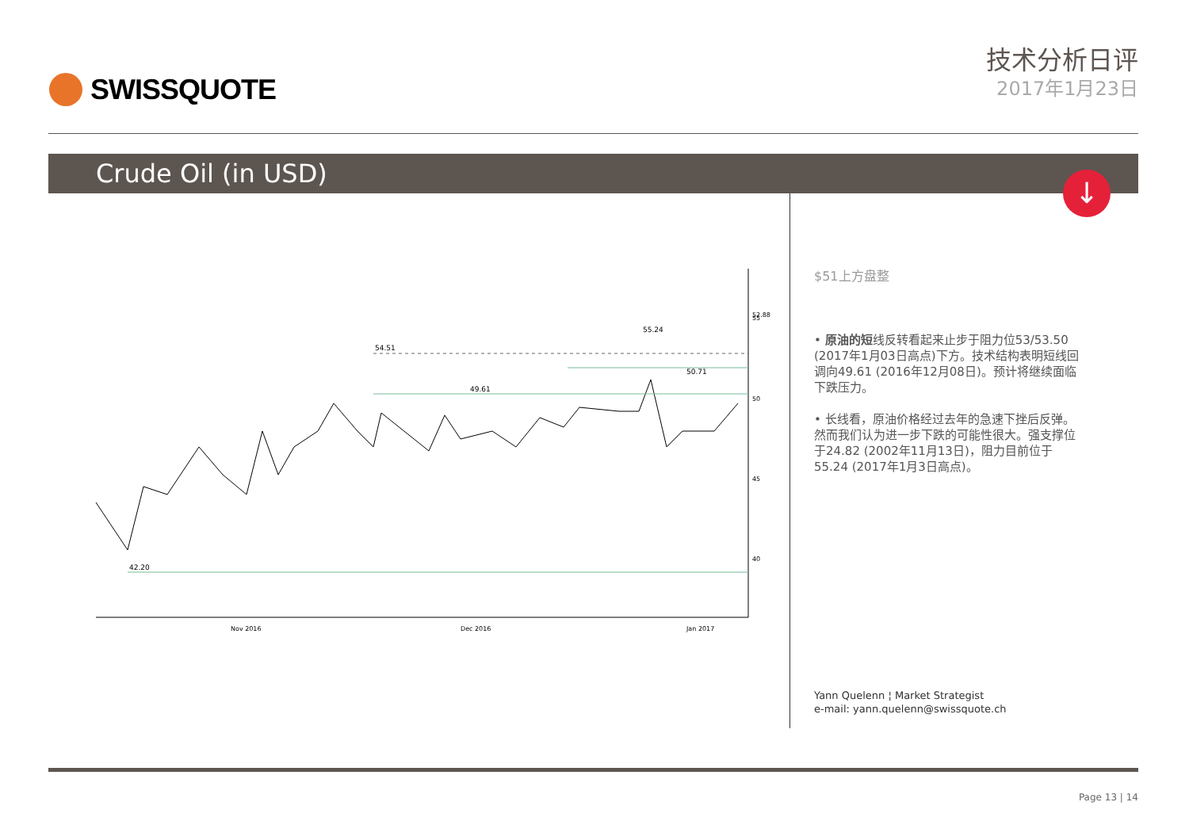SWISSQUOTE
技术分析日评
2017年1月23日
Crude Oil (in USD)
↓
42.20
54.51
49.61
55.24
50.71
55
50
45
40
52.88
Nov 2016
Dec 2016
Jan 2017
$51上方盘整
• 原油的短线反转看起来止步于阻力位53/53.50 (2017年1月03日高点)下方。技术结构表明短线回调向49.61 (2016年12月08日)。预计将继续面临下跌压力。
• 长线看，原油价格经过去年的急速下挫后反弹。然而我们认为进一步下跌的可能性很大。强支撑位于24.82 (2002年11月13日)，阻力目前位于55.24 (2017年1月3日高点)。
Yann Quelenn ¦ Market Strategist
e-mail: yann.quelenn@swissquote.ch
Page 13 | 14